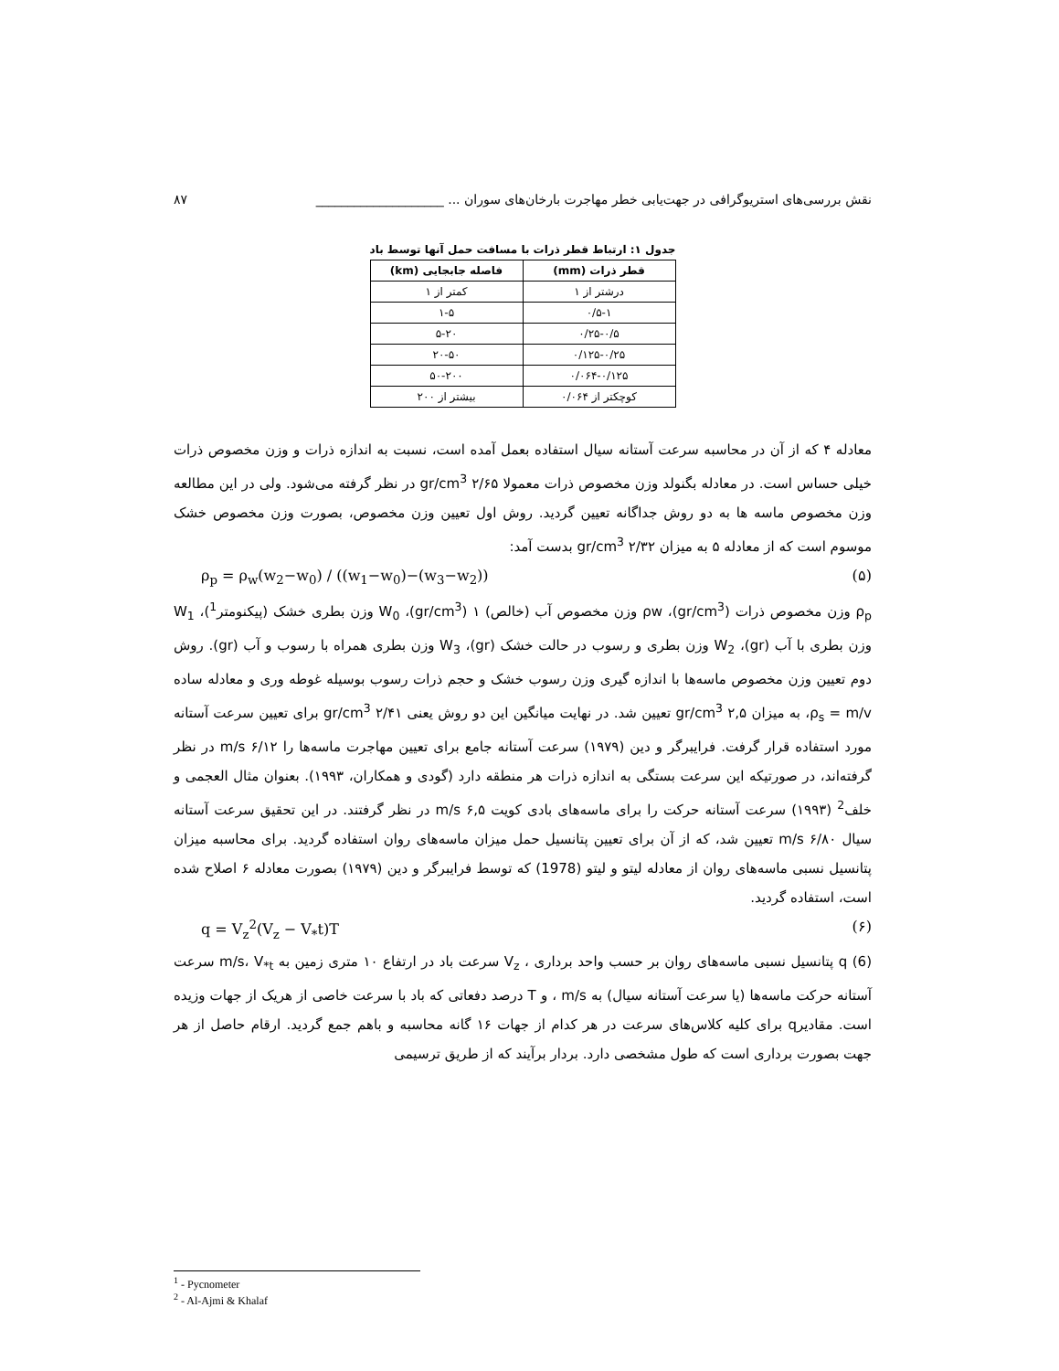نقش بررسی‌های استریوگرافی در جهت‌یابی خطر مهاجرت بارخان‌های سوران ... ____________________ ۸۷
جدول ۱: ارتباط قطر ذرات با مسافت حمل آنها توسط باد
| قطر ذرات (mm) | فاصله جابجایی (km) |
| --- | --- |
| درشتر از ۱ | کمتر از ۱ |
| ۰/۵-۱ | ۱-۵ |
| ۰/۲۵-۰/۵ | ۵-۲۰ |
| ۰/۱۲۵-۰/۲۵ | ۲۰-۵۰ |
| ۰/۰۶۴-۰/۱۲۵ | ۵۰-۲۰۰ |
| کوچکتر از ۰/۰۶۴ | بیشتر از ۲۰۰ |
معادله ۴ که از آن در محاسبه سرعت آستانه سیال استفاده بعمل آمده است، نسبت به اندازه ذرات و وزن مخصوص ذرات خیلی حساس است. در معادله بگنولد وزن مخصوص ذرات معمولا ۲/۶۵ gr/cm<sup>3</sup> در نظر گرفته می‌شود. ولی در این مطالعه وزن مخصوص ماسه ها به دو روش جداگانه تعیین گردید. روش اول تعیین وزن مخصوص، بصورت وزن مخصوص خشک موسوم است که از معادله ۵ به میزان ۲/۳۲ gr/cm<sup>3</sup> بدست آمد:
ρ<sub>p</sub> = ρ<sub>w</sub>(w<sub>2</sub>−w<sub>0</sub>) / ((w<sub>1</sub>−w<sub>0</sub>)−(w<sub>3</sub>−w<sub>2</sub>)) (۵)
ρ<sub>p</sub> وزن مخصوص ذرات (gr/cm<sup>3</sup>)، ρw وزن مخصوص آب (خالص) ۱ (gr/cm<sup>3</sup>)، W<sub>0</sub> وزن بطری خشک (پیکنومتر<sup>1</sup>)، W<sub>1</sub> وزن بطری با آب (gr)، W<sub>2</sub> وزن بطری و رسوب در حالت خشک (gr)، W<sub>3</sub> وزن بطری همراه با رسوب و آب (gr). روش دوم تعیین وزن مخصوص ماسه‌ها با اندازه گیری وزن رسوب خشک و حجم ذرات رسوب بوسیله غوطه وری و معادله ساده ρ<sub>s</sub> = m/v، به میزان ۲,۵ gr/cm<sup>3</sup> تعیین شد. در نهایت میانگین این دو روش یعنی ۲/۴۱ gr/cm<sup>3</sup> برای تعیین سرعت آستانه مورد استفاده قرار گرفت. فرایبرگر و دین (۱۹۷۹) سرعت آستانه جامع برای تعیین مهاجرت ماسه‌ها را ۶/۱۲ m/s در نظر گرفته‌اند، در صورتیکه این سرعت بستگی به اندازه ذرات هر منطقه دارد (گودی و همکاران، ۱۹۹۳). بعنوان مثال العجمی و خلف<sup>2</sup> (۱۹۹۳) سرعت آستانه حرکت را برای ماسه‌های بادی کویت ۶,۵ m/s در نظر گرفتند. در این تحقیق سرعت آستانه سیال ۶/۸۰ m/s تعیین شد، که از آن برای تعیین پتانسیل حمل میزان ماسه‌های روان استفاده گردید. برای محاسبه میزان پتانسیل نسبی ماسه‌های روان از معادله لیتو و لیتو (1978) که توسط فرایبرگر و دین (۱۹۷۹) بصورت معادله ۶ اصلاح شده است، استفاده گردید.
q = V<sub>z</sub><sup>2</sup>(V<sub>z</sub> − V<sub>*</sub>t)T (۶)
q (6) پتانسیل نسبی ماسه‌های روان بر حسب واحد برداری ، V<sub>z</sub> سرعت باد در ارتفاع ۱۰ متری زمین به m/s، V<sub>*t</sub> سرعت آستانه حرکت ماسه‌ها (یا سرعت آستانه سیال) به m/s ، و T درصد دفعاتی که باد با سرعت خاصی از هریک از جهات وزیده است. مقادیرq برای کلیه کلاس‌های سرعت در هر کدام از جهات ۱۶ گانه محاسبه و باهم جمع گردید. ارقام حاصل از هر جهت بصورت برداری است که طول مشخصی دارد. بردار برآیند که از طریق ترسیمی
<sup>1</sup> - Pycnometer
<sup>2</sup> - Al-Ajmi & Khalaf